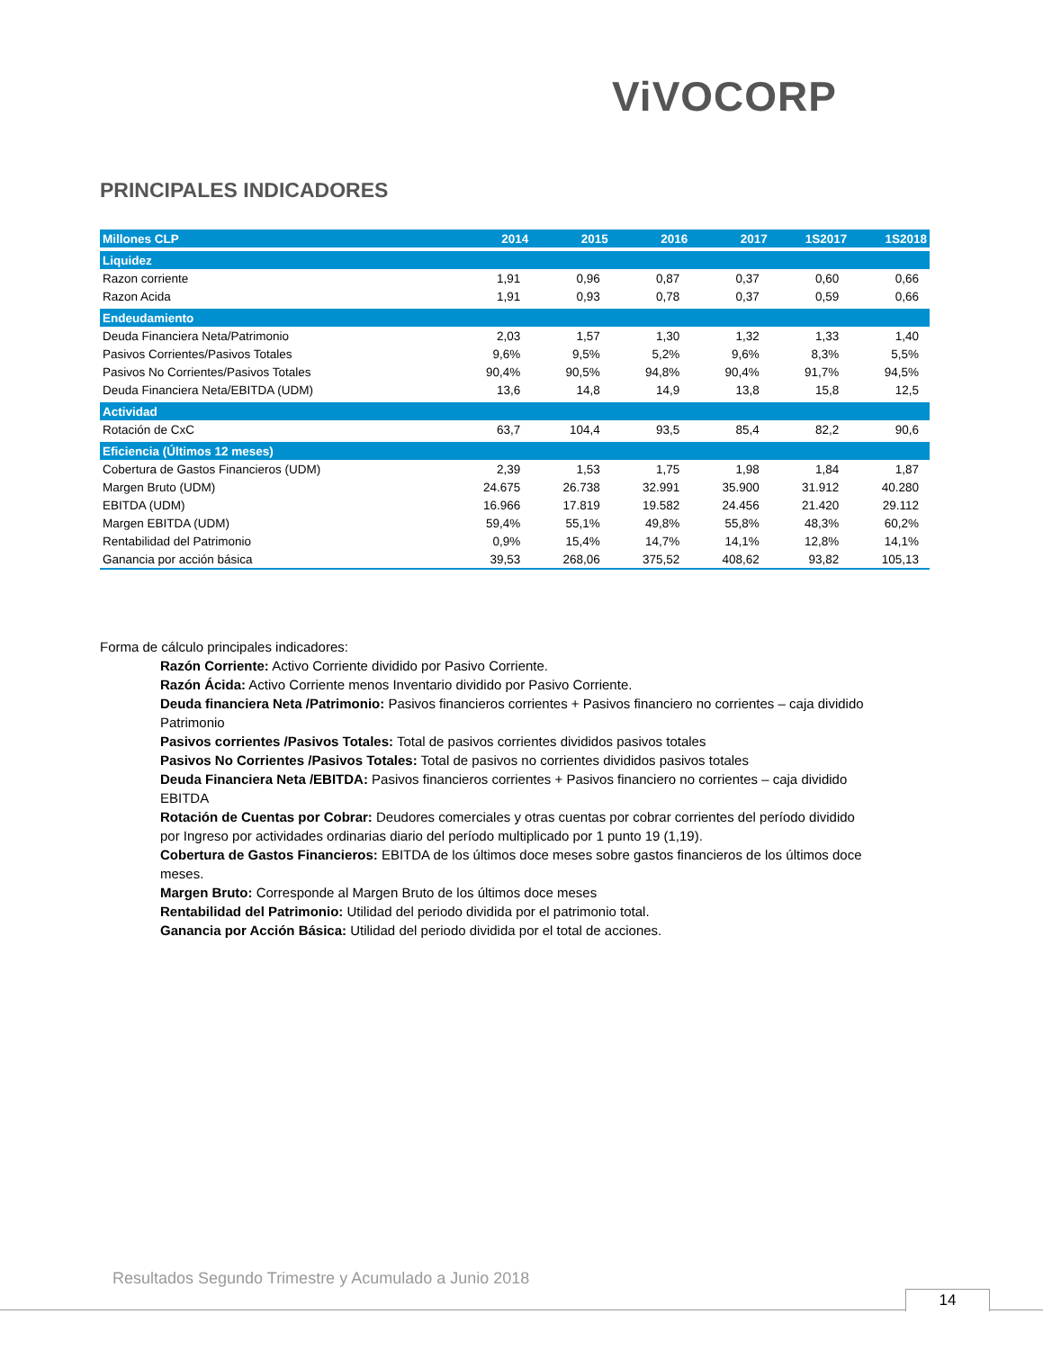ViVOCORP
PRINCIPALES INDICADORES
| Millones CLP | 2014 | 2015 | 2016 | 2017 | 1S2017 | 1S2018 |
| --- | --- | --- | --- | --- | --- | --- |
| Liquidez | | | | | | |
| Razon corriente | 1,91 | 0,96 | 0,87 | 0,37 | 0,60 | 0,66 |
| Razon Acida | 1,91 | 0,93 | 0,78 | 0,37 | 0,59 | 0,66 |
| Endeudamiento | | | | | | |
| Deuda Financiera Neta/Patrimonio | 2,03 | 1,57 | 1,30 | 1,32 | 1,33 | 1,40 |
| Pasivos Corrientes/Pasivos Totales | 9,6% | 9,5% | 5,2% | 9,6% | 8,3% | 5,5% |
| Pasivos No Corrientes/Pasivos Totales | 90,4% | 90,5% | 94,8% | 90,4% | 91,7% | 94,5% |
| Deuda Financiera Neta/EBITDA (UDM) | 13,6 | 14,8 | 14,9 | 13,8 | 15,8 | 12,5 |
| Actividad | | | | | | |
| Rotación de CxC | 63,7 | 104,4 | 93,5 | 85,4 | 82,2 | 90,6 |
| Eficiencia (Últimos 12 meses) | | | | | | |
| Cobertura de Gastos Financieros (UDM) | 2,39 | 1,53 | 1,75 | 1,98 | 1,84 | 1,87 |
| Margen Bruto (UDM) | 24.675 | 26.738 | 32.991 | 35.900 | 31.912 | 40.280 |
| EBITDA (UDM) | 16.966 | 17.819 | 19.582 | 24.456 | 21.420 | 29.112 |
| Margen EBITDA (UDM) | 59,4% | 55,1% | 49,8% | 55,8% | 48,3% | 60,2% |
| Rentabilidad del Patrimonio | 0,9% | 15,4% | 14,7% | 14,1% | 12,8% | 14,1% |
| Ganancia por acción básica | 39,53 | 268,06 | 375,52 | 408,62 | 93,82 | 105,13 |
Forma de cálculo principales indicadores:
Razón Corriente: Activo Corriente dividido por Pasivo Corriente.
Razón Ácida: Activo Corriente menos Inventario dividido por Pasivo Corriente.
Deuda financiera Neta /Patrimonio: Pasivos financieros corrientes + Pasivos financiero no corrientes – caja dividido Patrimonio
Pasivos corrientes /Pasivos Totales: Total de pasivos corrientes divididos pasivos totales
Pasivos No Corrientes /Pasivos Totales: Total de pasivos no corrientes divididos pasivos totales
Deuda Financiera Neta /EBITDA: Pasivos financieros corrientes + Pasivos financiero no corrientes – caja dividido EBITDA
Rotación de Cuentas por Cobrar: Deudores comerciales y otras cuentas por cobrar corrientes del período dividido por Ingreso por actividades ordinarias diario del período multiplicado por 1 punto 19 (1,19).
Cobertura de Gastos Financieros: EBITDA de los últimos doce meses sobre gastos financieros de los últimos doce meses.
Margen Bruto: Corresponde al Margen Bruto de los últimos doce meses
Rentabilidad del Patrimonio: Utilidad del periodo dividida por el patrimonio total.
Ganancia por Acción Básica: Utilidad del periodo dividida por el total de acciones.
Resultados Segundo Trimestre y Acumulado a Junio 2018
14